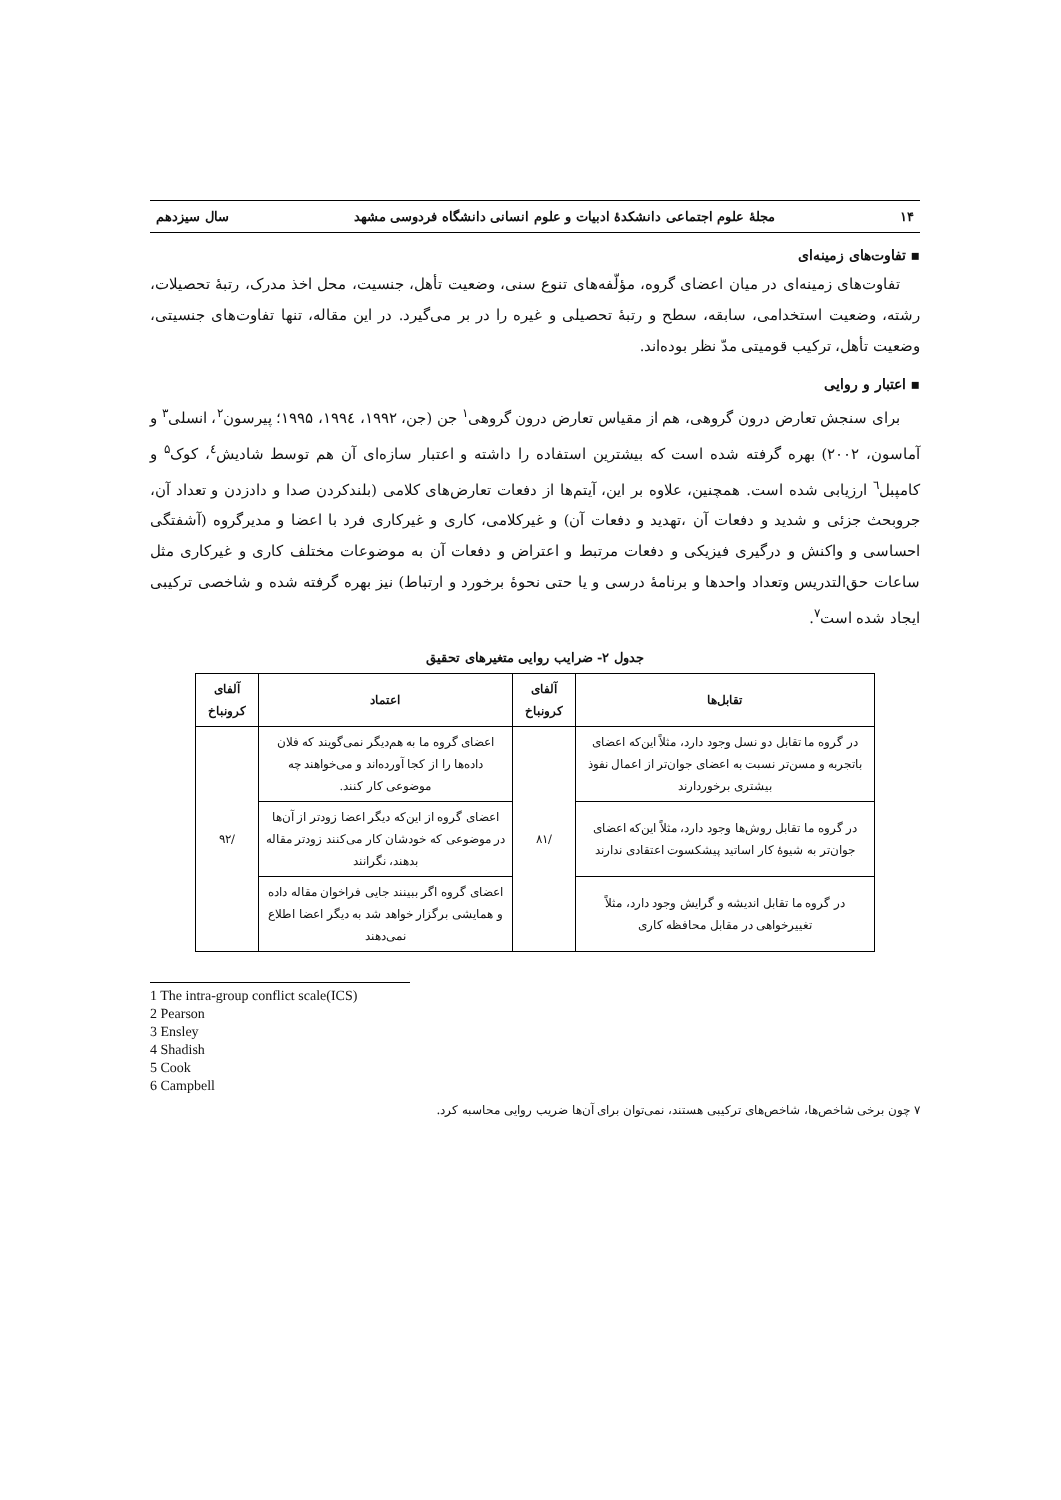۱۴ مجلهٔ علوم اجتماعی دانشکدهٔ ادبیات و علوم انسانی دانشگاه فردوسی مشهد سال سیزدهم
▪ تفاوت‌های زمینه‌ای
تفاوت‌های زمینه‌ای در میان اعضای گروه، مؤلّفه‌های تنوع سنی، وضعیت تأهل، جنسیت، محل اخذ مدرک، رتبهٔ تحصیلات، رشته، وضعیت استخدامی، سابقه، سطح و رتبهٔ تحصیلی و غیره را در بر می‌گیرد. در این مقاله، تنها تفاوت‌های جنسیتی، وضعیت تأهل، ترکیب قومیتی مدّ نظر بوده‌اند.
▪ اعتبار و روایی
برای سنجش تعارض درون گروهی، هم از مقیاس تعارض درون گروهی<sup>۱</sup> جن (جن، ۱۹۹۲، ۱۹۹٤، ۱۹۹۵؛ پیرسون<sup>۲</sup>، انسلی<sup>۳</sup> و آماسون، ۲۰۰۲) بهره گرفته شده است که بیشترین استفاده را داشته و اعتبار سازه‌ای آن هم توسط شادیش<sup>٤</sup>، کوک<sup>۵</sup> و کامپبل<sup>٦</sup> ارزیابی شده است. همچنین، علاوه بر این، آیتم‌ها از دفعات تعارض‌های کلامی (بلندکردن صدا و دادزدن و تعداد آن، جروبحث جزئی و شدید و دفعات آن ،تهدید و دفعات آن) و غیرکلامی، کاری و غیرکاری فرد با اعضا و مدیرگروه (آشفتگی احساسی و واکنش و درگیری فیزیکی و دفعات مرتبط و اعتراض و دفعات آن به موضوعات مختلف کاری و غیرکاری مثل ساعات حق‌التدریس وتعداد واحدها و برنامهٔ درسی و یا حتی نحوهٔ برخورد و ارتباط) نیز بهره گرفته شده و شاخصی ترکیبی ایجاد شده است<sup>۷</sup>.
جدول ۲- ضرایب روایی متغیرهای تحقیق
| تقابل‌ها | آلفای کرونباخ | اعتماد | آلفای کرونباخ |
| --- | --- | --- | --- |
| در گروه ما تقابل دو نسل وجود دارد، مثلاً این‌که اعضای باتجربه و مسن‌تر نسبت به اعضای جوان‌تر از اعمال نفوذ بیشتری برخوردارند | /۸۱ | اعضای گروه ما به هم‌دیگر نمی‌گویند که فلان داده‌ها را از کجا آورده‌اند و می‌خواهند چه موضوعی کار کنند. | /۹۲ |
| در گروه ما تقابل روش‌ها وجود دارد، مثلاً این‌که اعضای جوان‌تر به شیوهٔ کار اساتید پیشکسوت اعتقادی ندارند | | اعضای گروه از این‌که دیگر اعضا زودتر از آن‌ها در موضوعی که خودشان کار می‌کنند زودتر مقاله بدهند، نگرانند | |
| در گروه ما تقابل اندیشه و گرایش وجود دارد، مثلاً تغییرخواهی در مقابل محافظه کاری | | اعضای گروه اگر ببینند جایی فراخوان مقاله داده و همایشی برگزار خواهد شد به دیگر اعضا اطلاع نمی‌دهند | |
1 The intra-group conflict scale(ICS)
2 Pearson
3 Ensley
4 Shadish
5 Cook
6 Campbell
۷ چون برخی شاخص‌ها، شاخص‌های ترکیبی هستند، نمی‌توان برای آن‌ها ضریب روایی محاسبه کرد.